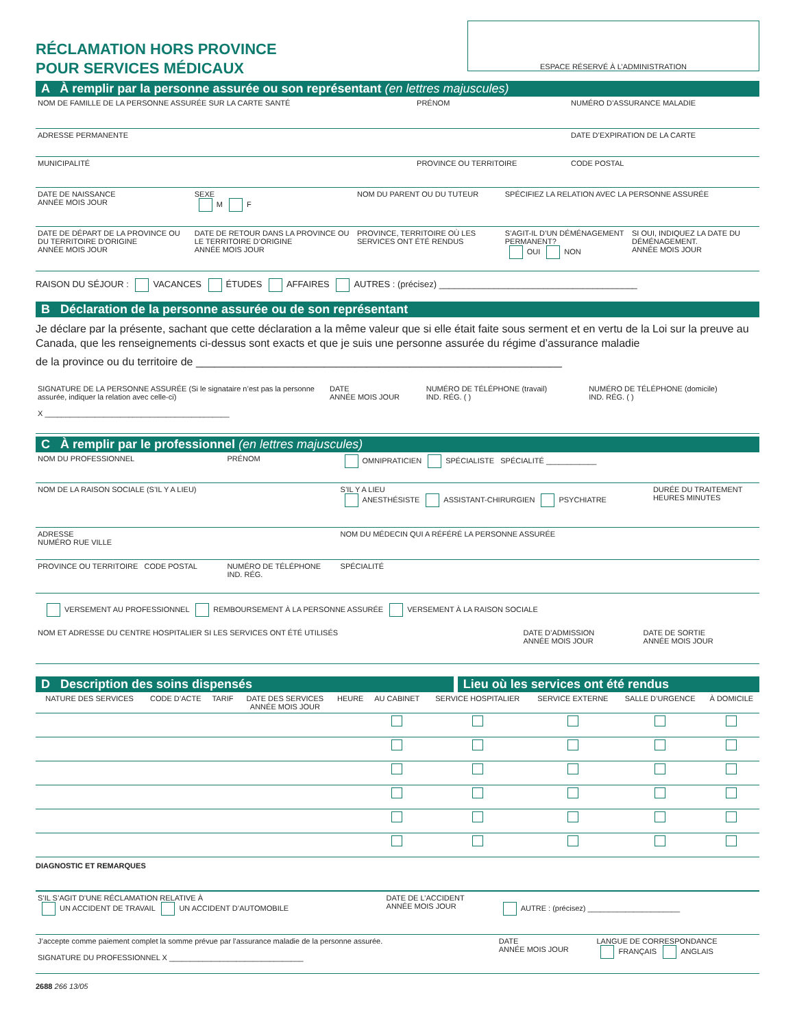RÉCLAMATION HORS PROVINCE
POUR SERVICES MÉDICAUX
ESPACE RÉSERVÉ À L’ADMINISTRATION
A À remplir par la personne assurée ou son représentant (en lettres majuscules)
| NOM DE FAMILLE DE LA PERSONNE ASSURÉE SUR LA CARTE SANTÉ | PRÉNOM | NUMÉRO D’ASSURANCE MALADIE |
| ADRESSE PERMANENTE | | DATE D’EXPIRATION DE LA CARTE |
| MUNICIPALITÉ | PROVINCE OU TERRITOIRE | CODE POSTAL |
| DATE DE NAISSANCE ANNÉE MOIS JOUR | SEXE M F | NOM DU PARENT OU DU TUTEUR | SPÉCIFIEZ LA RELATION AVEC LA PERSONNE ASSURÉE | |
| DATE DE DÉPART DE LA PROVINCE OU DU TERRITOIRE D’ORIGINE ANNÉE MOIS JOUR | DATE DE RETOUR DANS LA PROVINCE OU LE TERRITOIRE D’ORIGINE ANNÉE MOIS JOUR | PROVINCE, TERRITOIRE OÙ LES SERVICES ONT ÉTÉ RENDUS | S’AGIT-IL D’UN DÉMÉNAGEMENT PERMANENT? OUI NON | SI OUI, INDIQUEZ LA DATE DU DÉMÉNAGEMENT. ANNÉE MOIS JOUR |
RAISON DU SÉJOUR : VACANCES ÉTUDES AFFAIRES AUTRES : (précisez) ________________________________________
B Déclaration de la personne assurée ou de son représentant
Je déclare par la présente, sachant que cette déclaration a la même valeur que si elle était faite sous serment et en vertu de la Loi sur la preuve au Canada, que les renseignements ci-dessus sont exacts et que je suis une personne assurée du régime d’assurance maladie
de la province ou du territoire de ____________________________________________________________
| SIGNATURE DE LA PERSONNE ASSURÉE (Si le signataire n’est pas la personne assurée, indiquer la relation avec celle-ci) X ____________________________________________ | DATE ANNÉE MOIS JOUR | NUMÉRO DE TÉLÉPHONE (travail) IND. RÉG. ( ) | NUMÉRO DE TÉLÉPHONE (domicile) IND. RÉG. ( ) |
C À remplir par le professionnel (en lettres majuscules)
| NOM DU PROFESSIONNEL | PRÉNOM | OMNIPRATICIEN SPÉCIALISTE SPÉCIALITÉ ____________ | |
| NOM DE LA RAISON SOCIALE (S’IL Y A LIEU) | | S’IL Y A LIEU ANESTHÉSISTE ASSISTANT-CHIRURGIEN PSYCHIATRE | DURÉE DU TRAITEMENT HEURES MINUTES |
| ADRESSE NUMÉRO RUE VILLE | | NOM DU MÉDECIN QUI A RÉFÉRÉ LA PERSONNE ASSURÉE | |
| PROVINCE OU TERRITOIRE CODE POSTAL | NUMÉRO DE TÉLÉPHONE IND. RÉG. | SPÉCIALITÉ | |
VERSEMENT AU PROFESSIONNEL REMBOURSEMENT À LA PERSONNE ASSURÉE VERSEMENT À LA RAISON SOCIALE
| NOM ET ADRESSE DU CENTRE HOSPITALIER SI LES SERVICES ONT ÉTÉ UTILISÉS | DATE D’ADMISSION ANNÉE MOIS JOUR | DATE DE SORTIE ANNÉE MOIS JOUR |
D Description des soins dispensés
Lieu où les services ont été rendus
| NATURE DES SERVICES | CODE D’ACTE | TARIF | DATE DES SERVICES ANNÉE MOIS JOUR | HEURE | AU CABINET | SERVICE HOSPITALIER | SERVICE EXTERNE | SALLE D’URGENCE | À DOMICILE |
| --- | --- | --- | --- | --- | --- | --- | --- | --- | --- |
DIAGNOSTIC ET REMARQUES
| S’IL S’AGIT D’UNE RÉCLAMATION RELATIVE À UN ACCIDENT DE TRAVAIL UN ACCIDENT D’AUTOMOBILE | DATE DE L’ACCIDENT ANNÉE MOIS JOUR | AUTRE : (précisez) ______________________ | |
| J’accepte comme paiement complet la somme prévue par l’assurance maladie de la personne assurée. SIGNATURE DU PROFESSIONNEL X ________________________________ | | DATE ANNÉE MOIS JOUR | LANGUE DE CORRESPONDANCE FRANÇAIS ANGLAIS |
2688 266 13/05